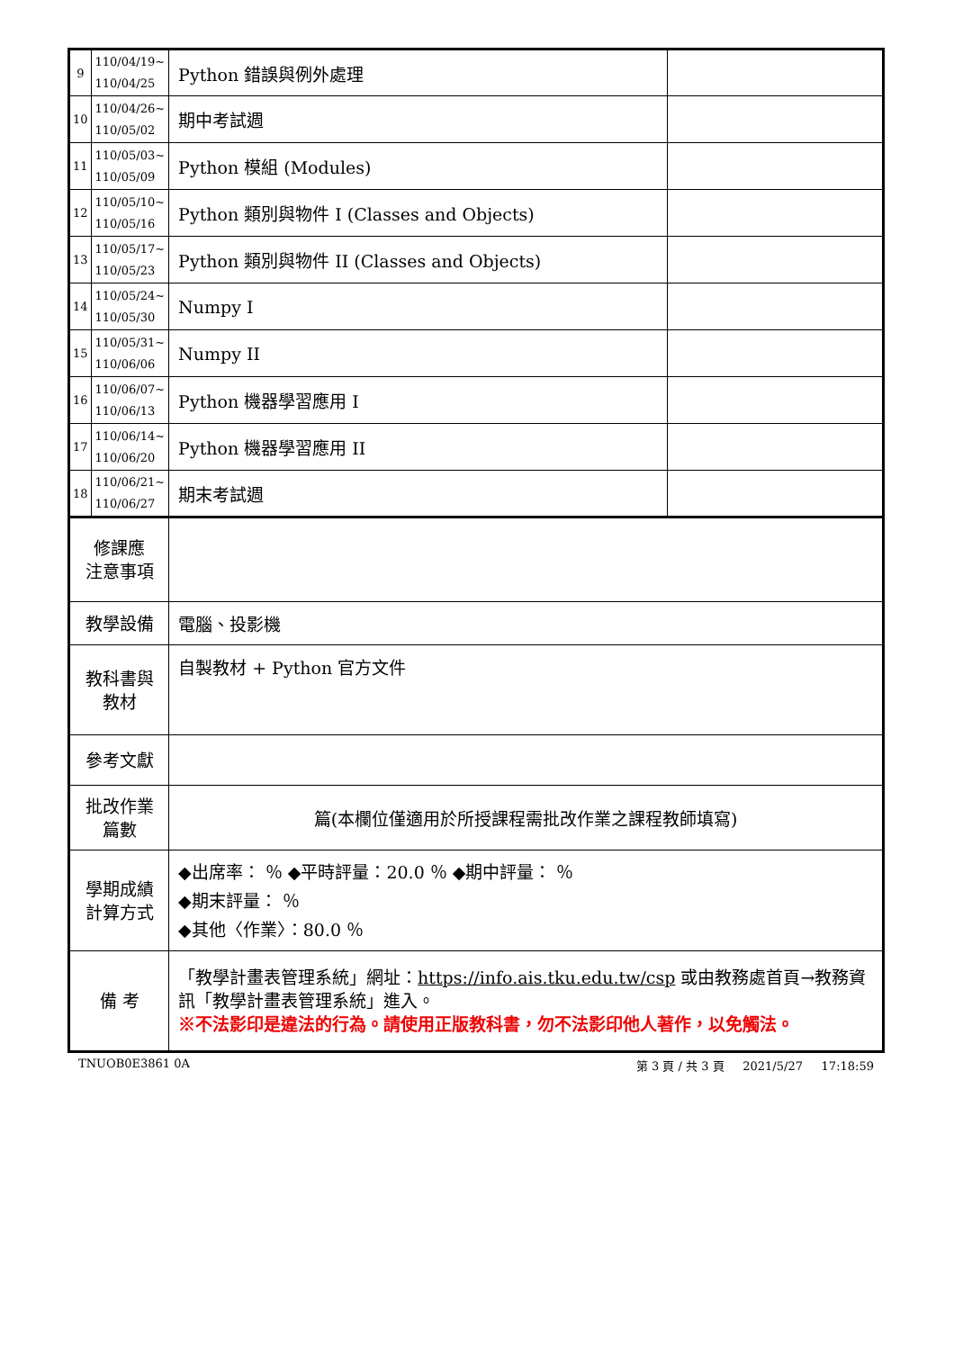| 9 | 110/04/19~ 110/04/25 | Python 錯誤與例外處理 | |
| 10 | 110/04/26~ 110/05/02 | 期中考試週 | |
| 11 | 110/05/03~ 110/05/09 | Python 模組 (Modules) | |
| 12 | 110/05/10~ 110/05/16 | Python 類別與物件 I (Classes and Objects) | |
| 13 | 110/05/17~ 110/05/23 | Python 類別與物件 II (Classes and Objects) | |
| 14 | 110/05/24~ 110/05/30 | Numpy I | |
| 15 | 110/05/31~ 110/06/06 | Numpy II | |
| 16 | 110/06/07~ 110/06/13 | Python 機器學習應用 I | |
| 17 | 110/06/14~ 110/06/20 | Python 機器學習應用 II | |
| 18 | 110/06/21~ 110/06/27 | 期末考試週 | |
| 修課應 注意事項 | | | |
| 教學設備 | | 電腦、投影機 | |
| 教科書與 教材 | | 自製教材 + Python 官方文件 | |
| 參考文獻 | | | |
| 批改作業 篇數 | | 篇(本欄位僅適用於所授課程需批改作業之課程教師填寫) | |
| 學期成績 計算方式 | | ◆出席率： ％ ◆平時評量：20.0 ％ ◆期中評量： ％ ◆期末評量： ％ ◆其他〈作業〉：80.0 ％ | |
| 備 考 | | 「教學計畫表管理系統」網址： https://info.ais.tku.edu.tw/csp 或由教務處首頁→教務資訊「教學計畫表管理系統」進入。 ※不法影印是違法的行為。請使用正版教科書，勿不法影印他人著作，以免觸法。 | |
TNUOB0E3861 0A 第 3 頁 / 共 3 頁 2021/5/27 17:18:59